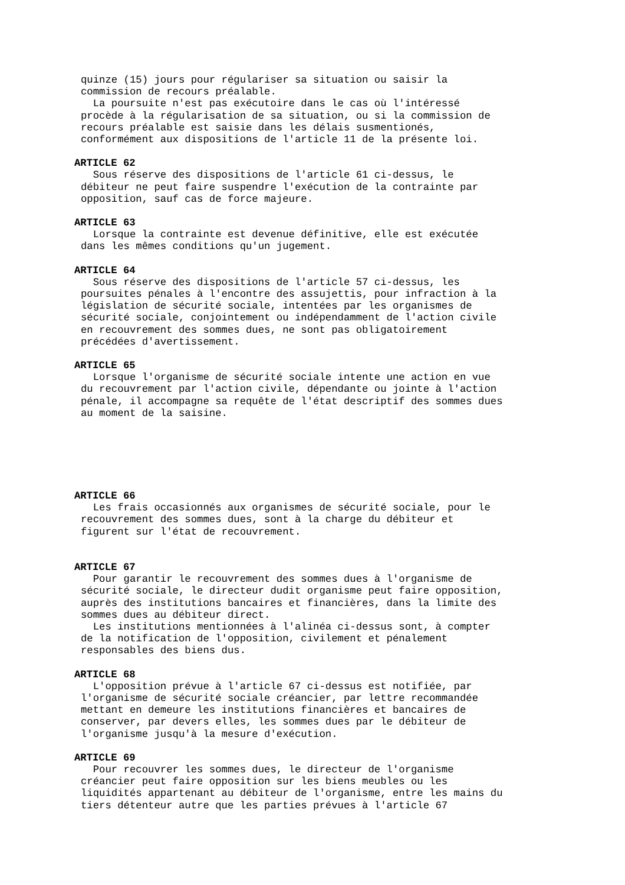quinze (15) jours pour régulariser sa situation ou saisir la commission de recours préalable. La poursuite n'est pas exécutoire dans le cas où l'intéressé procède à la régularisation de sa situation, ou si la commission de recours préalable est saisie dans les délais susmentionés, conformément aux dispositions de l'article 11 de la présente loi.
ARTICLE 62
Sous réserve des dispositions de l'article 61 ci-dessus, le débiteur ne peut faire suspendre l'exécution de la contrainte par opposition, sauf cas de force majeure.
ARTICLE 63
Lorsque la contrainte est devenue définitive, elle est exécutée dans les mêmes conditions qu'un jugement.
ARTICLE 64
Sous réserve des dispositions de l'article 57 ci-dessus, les poursuites pénales à l'encontre des assujettis, pour infraction à la législation de sécurité sociale, intentées par les organismes de sécurité sociale, conjointement ou indépendamment de l'action civile en recouvrement des sommes dues, ne sont pas obligatoirement précédées d'avertissement.
ARTICLE 65
Lorsque l'organisme de sécurité sociale intente une action en vue du recouvrement par l'action civile, dépendante ou jointe à l'action pénale, il accompagne sa requête de l'état descriptif des sommes dues au moment de la saisine.
ARTICLE 66
Les frais occasionnés aux organismes de sécurité sociale, pour le recouvrement des sommes dues, sont à la charge du débiteur et figurent sur l'état de recouvrement.
ARTICLE 67
Pour garantir le recouvrement des sommes dues à l'organisme de sécurité sociale, le directeur dudit organisme peut faire opposition, auprès des institutions bancaires et financières, dans la limite des sommes dues au débiteur direct. Les institutions mentionnées à l'alinéa ci-dessus sont, à compter de la notification de l'opposition, civilement et pénalement responsables des biens dus.
ARTICLE 68
L'opposition prévue à l'article 67 ci-dessus est notifiée, par l'organisme de sécurité sociale créancier, par lettre recommandée mettant en demeure les institutions financières et bancaires de conserver, par devers elles, les sommes dues par le débiteur de l'organisme jusqu'à la mesure d'exécution.
ARTICLE 69
Pour recouvrer les sommes dues, le directeur de l'organisme créancier peut faire opposition sur les biens meubles ou les liquidités appartenant au débiteur de l'organisme, entre les mains du tiers détenteur autre que les parties prévues à l'article 67